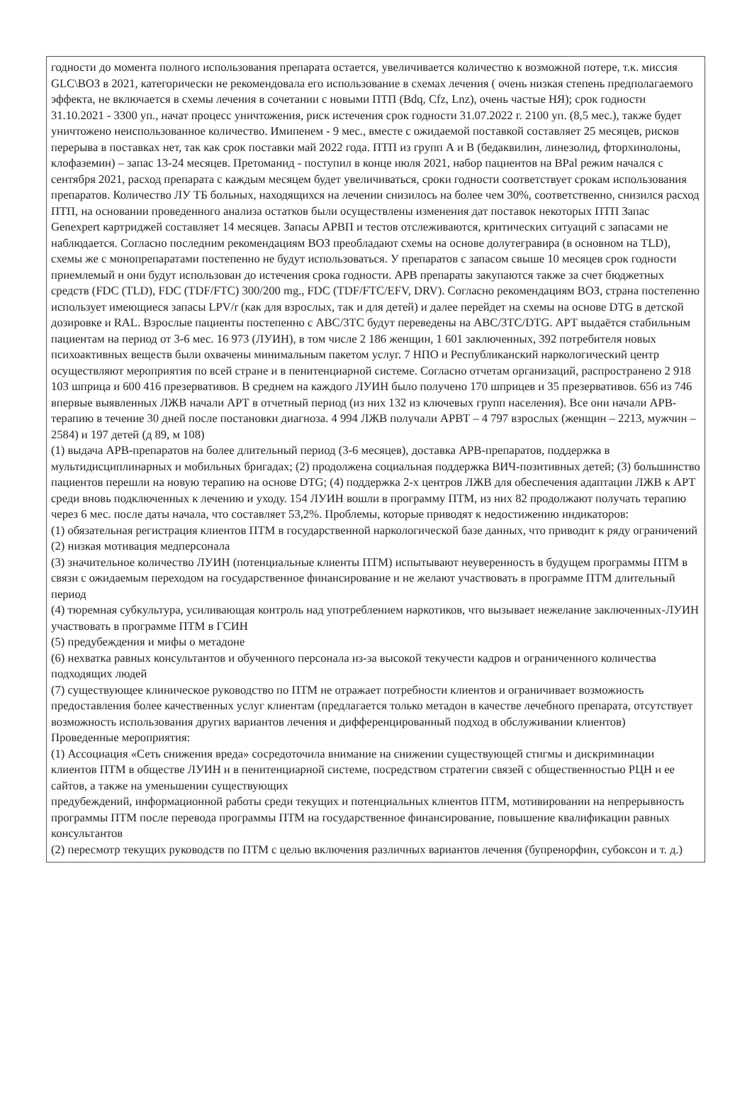годности до момента полного использования препарата остается, увеличивается количество к возможной потере, т.к. миссия GLC\ВОЗ в 2021, категорически не рекомендовала его использование в схемах лечения ( очень низкая степень предполагаемого эффекта, не включается в схемы лечения в сочетании с новыми ПТП (Bdq, Cfz, Lnz), очень частые НЯ); срок годности 31.10.2021 - 3300 уп., начат процесс уничтожения, риск истечения срок годности 31.07.2022 г. 2100 уп. (8,5 мес.), также будет уничтожено неиспользованное количество. Имипенем - 9 мес., вместе с ожидаемой поставкой составляет 25 месяцев, рисков перерыва в поставках нет, так как срок поставки май 2022 года. ПТП из групп А и В (бедаквилин, линезолид, фторхинолоны, клофаземин) – запас 13-24 месяцев. Претоманид - поступил в конце июля 2021, набор пациентов на BPal режим начался с сентября 2021, расход препарата с каждым месяцем будет увеличиваться, сроки годности соответствует срокам использования препаратов. Количество ЛУ ТБ больных, находящихся на лечении снизилось на более чем 30%, соответственно, снизился расход ПТП, на основании проведенного анализа остатков были осуществлены изменения дат поставок некоторых ПТП Запас Genexpert картриджей составляет 14 месяцев. Запасы АРВП и тестов отслеживаются, критических ситуаций с запасами не наблюдается. Согласно последним рекомендациям ВОЗ преобладают схемы на основе долутегравира (в основном на TLD), схемы же с монопрепаратами постепенно не будут использоваться. У препаратов с запасом свыше 10 месяцев срок годности приемлемый и они будут использован до истечения срока годности. АРВ препараты закупаются также за счет бюджетных средств (FDC (TLD), FDC (TDF/FTC) 300/200 mg., FDC (TDF/FTC/EFV, DRV). Согласно рекомендациям ВОЗ, страна постепенно использует имеющиеся запасы LPV/r (как для взрослых, так и для детей) и далее перейдет на схемы на основе DTG в детской дозировке и RAL. Взрослые пациенты постепенно с ABC/3TC будут переведены на ABC/3TC/DTG. АРТ выдаётся стабильным пациентам на период от 3-6 мес. 16 973 (ЛУИН), в том числе 2 186 женщин, 1 601 заключенных, 392 потребителя новых психоактивных веществ были охвачены минимальным пакетом услуг. 7 НПО и Республиканский наркологический центр осуществляют мероприятия по всей стране и в пенитенциарной системе. Согласно отчетам организаций, распространено 2 918 103 шприца и 600 416 презервативов. В среднем на каждого ЛУИН было получено 170 шприцев и 35 презервативов. 656 из 746 впервые выявленных ЛЖВ начали АРТ в отчетный период (из них 132 из ключевых групп населения). Все они начали АРВ-терапию в течение 30 дней после постановки диагноза. 4 994 ЛЖВ получали АРВТ – 4 797 взрослых (женщин – 2213, мужчин – 2584) и 197 детей (д 89, м 108)
(1) выдача АРВ-препаратов на более длительный период (3-6 месяцев), доставка АРВ-препаратов, поддержка в мультидисциплинарных и мобильных бригадах; (2) продолжена социальная поддержка ВИЧ-позитивных детей; (3) большинство пациентов перешли на новую терапию на основе DTG; (4) поддержка 2-х центров ЛЖВ для обеспечения адаптации ЛЖВ к АРТ среди вновь подключенных к лечению и уходу. 154 ЛУИН вошли в программу ПТМ, из них 82 продолжают получать терапию через 6 мес. после даты начала, что составляет 53,2%. Проблемы, которые приводят к недостижению индикаторов:
(1) обязательная регистрация клиентов ПТМ в государственной наркологической базе данных, что приводит к ряду ограничений
(2) низкая мотивация медперсонала
(3) значительное количество ЛУИН (потенциальные клиенты ПТМ) испытывают неуверенность в будущем программы ПТМ в связи с ожидаемым переходом на государственное финансирование и не желают участвовать в программе ПТМ длительный период
(4) тюремная субкультура, усиливающая контроль над употреблением наркотиков, что вызывает нежелание заключенных-ЛУИН участвовать в программе ПТМ в ГСИН
(5) предубеждения и мифы о метадоне
(6) нехватка равных консультантов и обученного персонала из-за высокой текучести кадров и ограниченного количества подходящих людей
(7) существующее клиническое руководство по ПТМ не отражает потребности клиентов и ограничивает возможность предоставления более качественных услуг клиентам (предлагается только метадон в качестве лечебного препарата, отсутствует возможность использования других вариантов лечения и дифференцированный подход в обслуживании клиентов)
Проведенные мероприятия:
(1) Ассоциация «Сеть снижения вреда» сосредоточила внимание на снижении существующей стигмы и дискриминации клиентов ПТМ в обществе ЛУИН и в пенитенциарной системе, посредством стратегии связей с общественностью РЦН и ее сайтов, а также на уменьшении существующих
предубеждений, информационной работы среди текущих и потенциальных клиентов ПТМ, мотивировании на непрерывность программы ПТМ после перевода программы ПТМ на государственное финансирование, повышение квалификации равных консультантов
(2) пересмотр текущих руководств по ПТМ с целью включения различных вариантов лечения (бупренорфин, субоксон и т. д.)